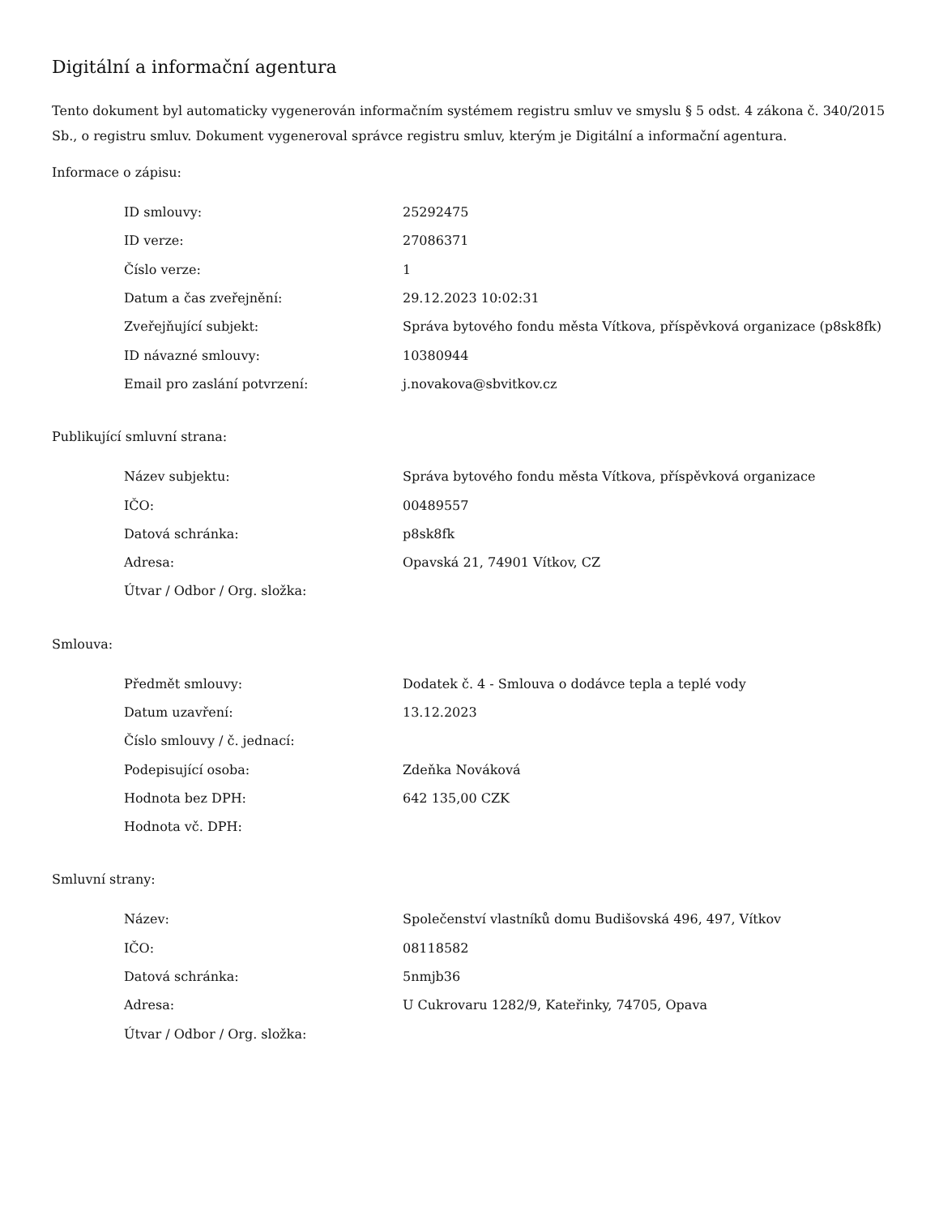Digitální a informační agentura
Tento dokument byl automaticky vygenerován informačním systémem registru smluv ve smyslu § 5 odst. 4 zákona č. 340/2015 Sb., o registru smluv. Dokument vygeneroval správce registru smluv, kterým je Digitální a informační agentura.
Informace o zápisu:
| ID smlouvy: | 25292475 |
| ID verze: | 27086371 |
| Číslo verze: | 1 |
| Datum a čas zveřejnění: | 29.12.2023 10:02:31 |
| Zveřejňující subjekt: | Správa bytového fondu města Vítkova, příspěvková organizace (p8sk8fk) |
| ID návazné smlouvy: | 10380944 |
| Email pro zaslání potvrzení: | j.novakova@sbvitkov.cz |
Publikující smluvní strana:
| Název subjektu: | Správa bytového fondu města Vítkova, příspěvková organizace |
| IČO: | 00489557 |
| Datová schránka: | p8sk8fk |
| Adresa: | Opavská 21, 74901 Vítkov, CZ |
| Útvar / Odbor / Org. složka: | |
Smlouva:
| Předmět smlouvy: | Dodatek č. 4 - Smlouva o dodávce tepla a teplé vody |
| Datum uzavření: | 13.12.2023 |
| Číslo smlouvy / č. jednací: | |
| Podepisující osoba: | Zdeňka Nováková |
| Hodnota bez DPH: | 642 135,00 CZK |
| Hodnota vč. DPH: | |
Smluvní strany:
| Název: | Společenství vlastníků domu Budišovská 496, 497, Vítkov |
| IČO: | 08118582 |
| Datová schránka: | 5nmjb36 |
| Adresa: | U Cukrovaru 1282/9, Kateřinky, 74705, Opava |
| Útvar / Odbor / Org. složka: | |